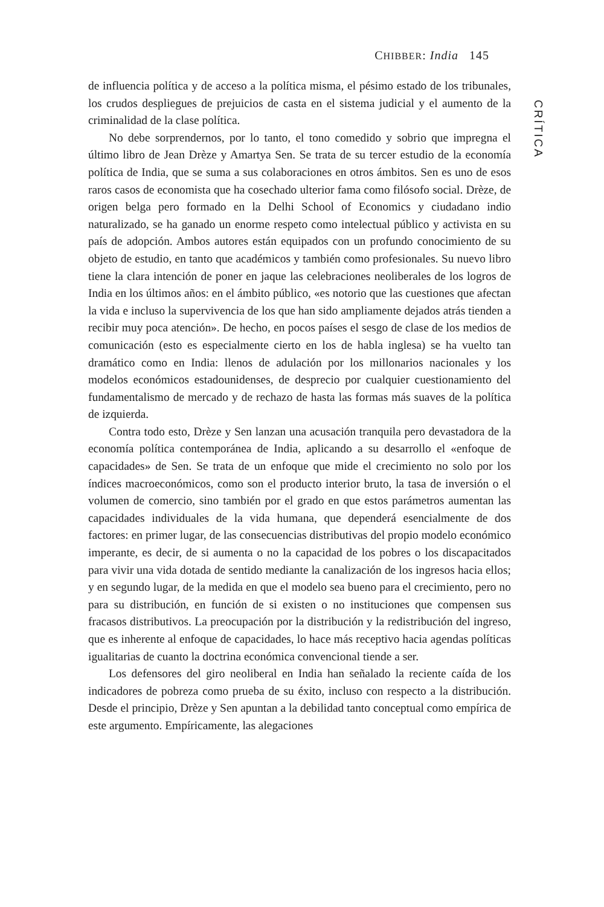CHIBBER: India 145
de influencia política y de acceso a la política misma, el pésimo estado de los tribunales, los crudos despliegues de prejuicios de casta en el sistema judicial y el aumento de la criminalidad de la clase política.
No debe sorprendernos, por lo tanto, el tono comedido y sobrio que impregna el último libro de Jean Drèze y Amartya Sen. Se trata de su tercer estudio de la economía política de India, que se suma a sus colaboraciones en otros ámbitos. Sen es uno de esos raros casos de economista que ha cosechado ulterior fama como filósofo social. Drèze, de origen belga pero formado en la Delhi School of Economics y ciudadano indio naturalizado, se ha ganado un enorme respeto como intelectual público y activista en su país de adopción. Ambos autores están equipados con un profundo conocimiento de su objeto de estudio, en tanto que académicos y también como profesionales. Su nuevo libro tiene la clara intención de poner en jaque las celebraciones neoliberales de los logros de India en los últimos años: en el ámbito público, «es notorio que las cuestiones que afectan la vida e incluso la supervivencia de los que han sido ampliamente dejados atrás tienden a recibir muy poca atención». De hecho, en pocos países el sesgo de clase de los medios de comunicación (esto es especialmente cierto en los de habla inglesa) se ha vuelto tan dramático como en India: llenos de adulación por los millonarios nacionales y los modelos económicos estadounidenses, de desprecio por cualquier cuestionamiento del fundamentalismo de mercado y de rechazo de hasta las formas más suaves de la política de izquierda.
Contra todo esto, Drèze y Sen lanzan una acusación tranquila pero devastadora de la economía política contemporánea de India, aplicando a su desarrollo el «enfoque de capacidades» de Sen. Se trata de un enfoque que mide el crecimiento no solo por los índices macroeconómicos, como son el producto interior bruto, la tasa de inversión o el volumen de comercio, sino también por el grado en que estos parámetros aumentan las capacidades individuales de la vida humana, que dependerá esencialmente de dos factores: en primer lugar, de las consecuencias distributivas del propio modelo económico imperante, es decir, de si aumenta o no la capacidad de los pobres o los discapacitados para vivir una vida dotada de sentido mediante la canalización de los ingresos hacia ellos; y en segundo lugar, de la medida en que el modelo sea bueno para el crecimiento, pero no para su distribución, en función de si existen o no instituciones que compensen sus fracasos distributivos. La preocupación por la distribución y la redistribución del ingreso, que es inherente al enfoque de capacidades, lo hace más receptivo hacia agendas políticas igualitarias de cuanto la doctrina económica convencional tiende a ser.
Los defensores del giro neoliberal en India han señalado la reciente caída de los indicadores de pobreza como prueba de su éxito, incluso con respecto a la distribución. Desde el principio, Drèze y Sen apuntan a la debilidad tanto conceptual como empírica de este argumento. Empíricamente, las alegaciones
CRÍTICA